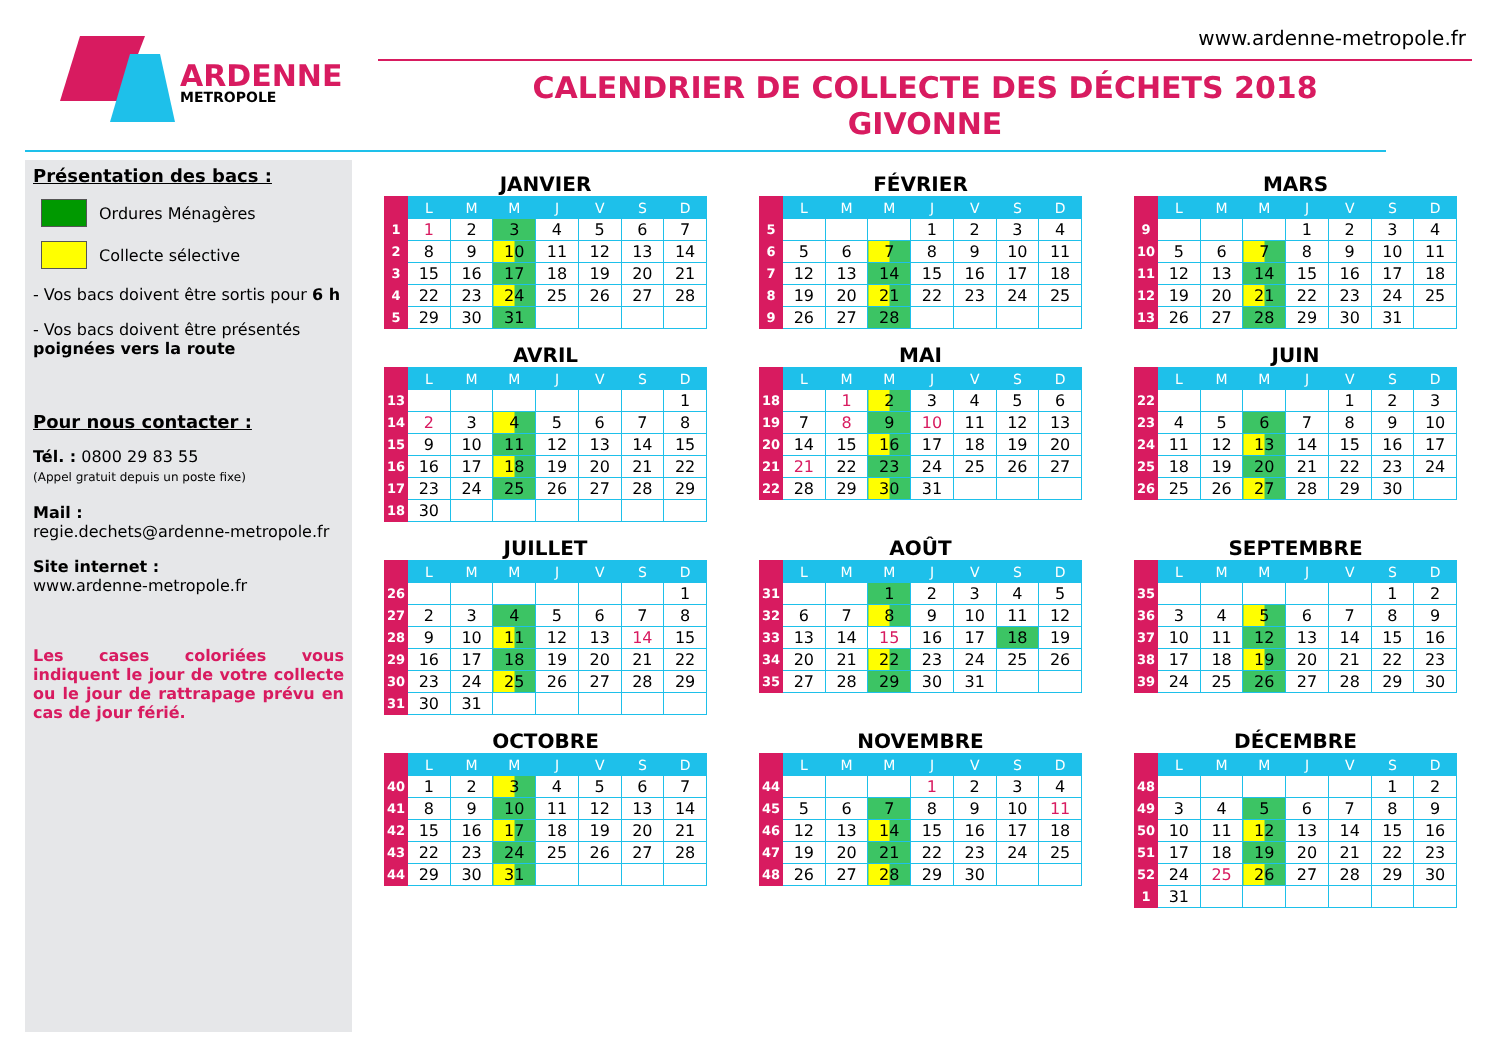ARDENNE
METROPOLE
www.ardenne-metropole.fr
CALENDRIER DE COLLECTE DES DÉCHETS 2018
GIVONNE
Présentation des bacs :
Ordures Ménagères
Collecte sélective
- Vos bacs doivent être sortis pour 6 h
- Vos bacs doivent être présentés poignées vers la route
Pour nous contacter :
Tél. : 0800 29 83 55
(Appel gratuit depuis un poste fixe)
Mail :
regie.dechets@ardenne-metropole.fr
Site internet :
www.ardenne-metropole.fr
Les cases coloriées vous indiquent le jour de votre collecte ou le jour de rattrapage prévu en cas de jour férié.
JANVIER
| | L | M | M | J | V | S | D |
| --- | --- | --- | --- | --- | --- | --- | --- |
| 1 | 1 | 2 | 3 | 4 | 5 | 6 | 7 |
| 2 | 8 | 9 | 10 | 11 | 12 | 13 | 14 |
| 3 | 15 | 16 | 17 | 18 | 19 | 20 | 21 |
| 4 | 22 | 23 | 24 | 25 | 26 | 27 | 28 |
| 5 | 29 | 30 | 31 | | | | |
FÉVRIER
| | L | M | M | J | V | S | D |
| --- | --- | --- | --- | --- | --- | --- | --- |
| 5 | | | | 1 | 2 | 3 | 4 |
| 6 | 5 | 6 | 7 | 8 | 9 | 10 | 11 |
| 7 | 12 | 13 | 14 | 15 | 16 | 17 | 18 |
| 8 | 19 | 20 | 21 | 22 | 23 | 24 | 25 |
| 9 | 26 | 27 | 28 | | | | |
MARS
| | L | M | M | J | V | S | D |
| --- | --- | --- | --- | --- | --- | --- | --- |
| 9 | | | | 1 | 2 | 3 | 4 |
| 10 | 5 | 6 | 7 | 8 | 9 | 10 | 11 |
| 11 | 12 | 13 | 14 | 15 | 16 | 17 | 18 |
| 12 | 19 | 20 | 21 | 22 | 23 | 24 | 25 |
| 13 | 26 | 27 | 28 | 29 | 30 | 31 | |
AVRIL
| | L | M | M | J | V | S | D |
| --- | --- | --- | --- | --- | --- | --- | --- |
| 13 | | | | | | | 1 |
| 14 | 2 | 3 | 4 | 5 | 6 | 7 | 8 |
| 15 | 9 | 10 | 11 | 12 | 13 | 14 | 15 |
| 16 | 16 | 17 | 18 | 19 | 20 | 21 | 22 |
| 17 | 23 | 24 | 25 | 26 | 27 | 28 | 29 |
| 18 | 30 | | | | | | |
MAI
| | L | M | M | J | V | S | D |
| --- | --- | --- | --- | --- | --- | --- | --- |
| 18 | | 1 | 2 | 3 | 4 | 5 | 6 |
| 19 | 7 | 8 | 9 | 10 | 11 | 12 | 13 |
| 20 | 14 | 15 | 16 | 17 | 18 | 19 | 20 |
| 21 | 21 | 22 | 23 | 24 | 25 | 26 | 27 |
| 22 | 28 | 29 | 30 | 31 | | | |
JUIN
| | L | M | M | J | V | S | D |
| --- | --- | --- | --- | --- | --- | --- | --- |
| 22 | | | | | 1 | 2 | 3 |
| 23 | 4 | 5 | 6 | 7 | 8 | 9 | 10 |
| 24 | 11 | 12 | 13 | 14 | 15 | 16 | 17 |
| 25 | 18 | 19 | 20 | 21 | 22 | 23 | 24 |
| 26 | 25 | 26 | 27 | 28 | 29 | 30 | |
JUILLET
| | L | M | M | J | V | S | D |
| --- | --- | --- | --- | --- | --- | --- | --- |
| 26 | | | | | | | 1 |
| 27 | 2 | 3 | 4 | 5 | 6 | 7 | 8 |
| 28 | 9 | 10 | 11 | 12 | 13 | 14 | 15 |
| 29 | 16 | 17 | 18 | 19 | 20 | 21 | 22 |
| 30 | 23 | 24 | 25 | 26 | 27 | 28 | 29 |
| 31 | 30 | 31 | | | | | |
AOÛT
| | L | M | M | J | V | S | D |
| --- | --- | --- | --- | --- | --- | --- | --- |
| 31 | | | 1 | 2 | 3 | 4 | 5 |
| 32 | 6 | 7 | 8 | 9 | 10 | 11 | 12 |
| 33 | 13 | 14 | 15 | 16 | 17 | 18 | 19 |
| 34 | 20 | 21 | 22 | 23 | 24 | 25 | 26 |
| 35 | 27 | 28 | 29 | 30 | 31 | | |
SEPTEMBRE
| | L | M | M | J | V | S | D |
| --- | --- | --- | --- | --- | --- | --- | --- |
| 35 | | | | | | 1 | 2 |
| 36 | 3 | 4 | 5 | 6 | 7 | 8 | 9 |
| 37 | 10 | 11 | 12 | 13 | 14 | 15 | 16 |
| 38 | 17 | 18 | 19 | 20 | 21 | 22 | 23 |
| 39 | 24 | 25 | 26 | 27 | 28 | 29 | 30 |
OCTOBRE
| | L | M | M | J | V | S | D |
| --- | --- | --- | --- | --- | --- | --- | --- |
| 40 | 1 | 2 | 3 | 4 | 5 | 6 | 7 |
| 41 | 8 | 9 | 10 | 11 | 12 | 13 | 14 |
| 42 | 15 | 16 | 17 | 18 | 19 | 20 | 21 |
| 43 | 22 | 23 | 24 | 25 | 26 | 27 | 28 |
| 44 | 29 | 30 | 31 | | | | |
NOVEMBRE
| | L | M | M | J | V | S | D |
| --- | --- | --- | --- | --- | --- | --- | --- |
| 44 | | | | 1 | 2 | 3 | 4 |
| 45 | 5 | 6 | 7 | 8 | 9 | 10 | 11 |
| 46 | 12 | 13 | 14 | 15 | 16 | 17 | 18 |
| 47 | 19 | 20 | 21 | 22 | 23 | 24 | 25 |
| 48 | 26 | 27 | 28 | 29 | 30 | | |
DÉCEMBRE
| | L | M | M | J | V | S | D |
| --- | --- | --- | --- | --- | --- | --- | --- |
| 48 | | | | | | 1 | 2 |
| 49 | 3 | 4 | 5 | 6 | 7 | 8 | 9 |
| 50 | 10 | 11 | 12 | 13 | 14 | 15 | 16 |
| 51 | 17 | 18 | 19 | 20 | 21 | 22 | 23 |
| 52 | 24 | 25 | 26 | 27 | 28 | 29 | 30 |
| 1 | 31 | | | | | | |